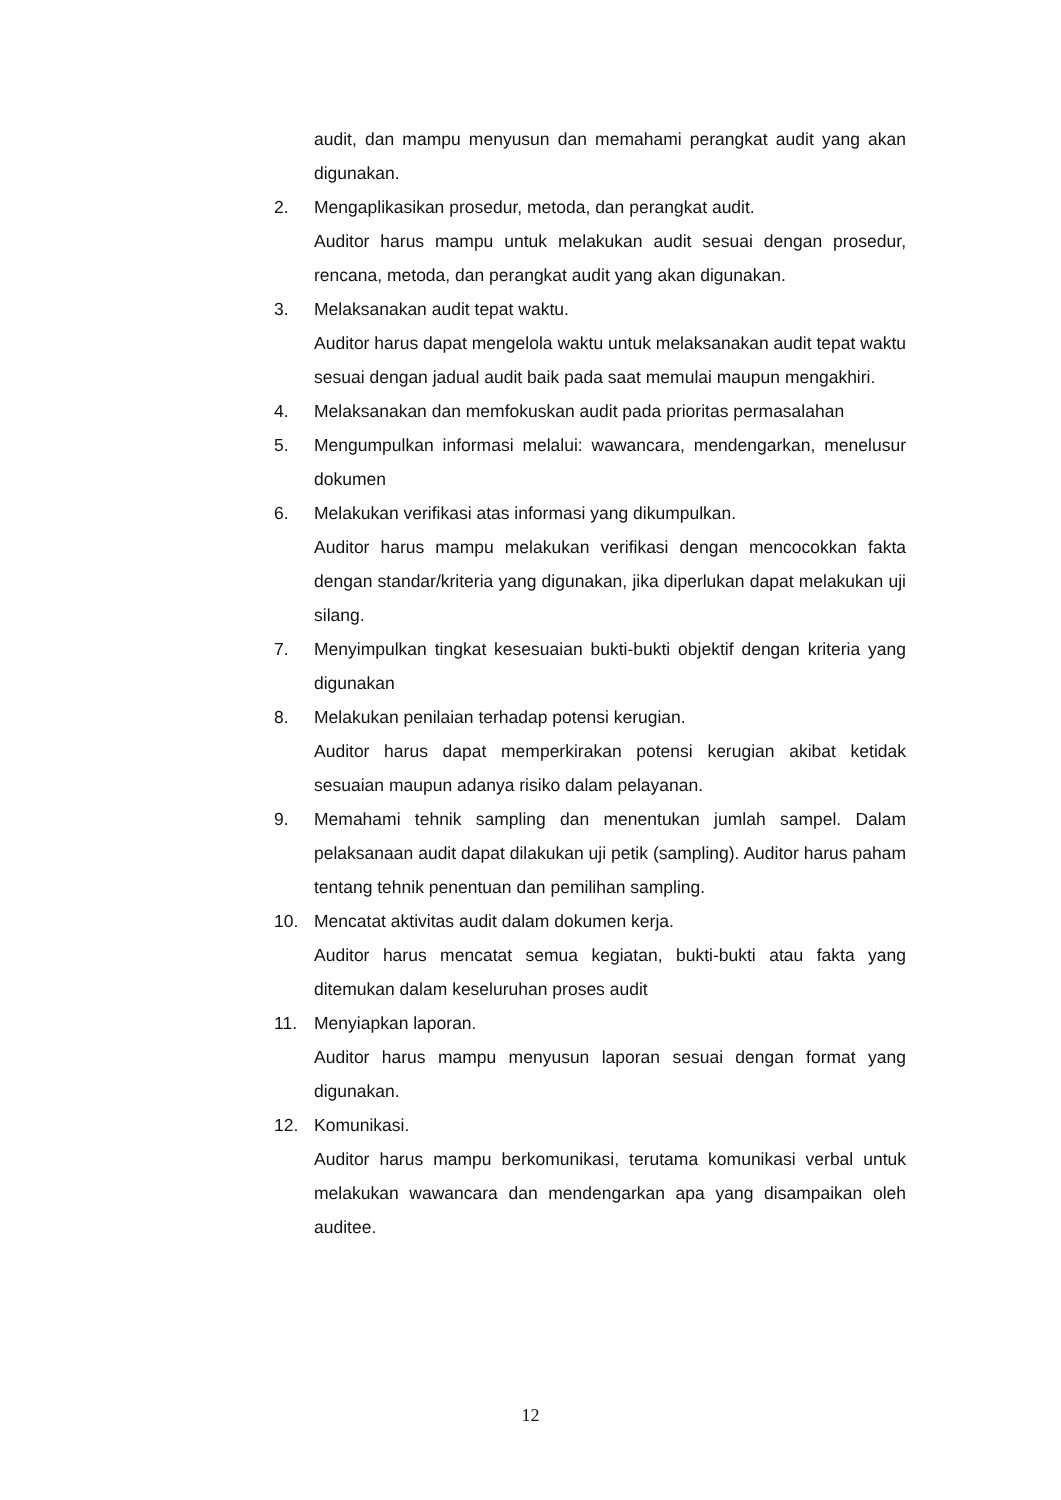audit, dan mampu menyusun dan memahami perangkat audit yang akan digunakan.
2. Mengaplikasikan prosedur, metoda, dan perangkat audit.
Auditor harus mampu untuk melakukan audit sesuai dengan prosedur, rencana, metoda, dan perangkat audit yang akan digunakan.
3. Melaksanakan audit tepat waktu.
Auditor harus dapat mengelola waktu untuk melaksanakan audit tepat waktu sesuai dengan jadual audit baik pada saat memulai maupun mengakhiri.
4. Melaksanakan dan memfokuskan audit pada prioritas permasalahan
5. Mengumpulkan informasi melalui: wawancara, mendengarkan, menelusur dokumen
6. Melakukan verifikasi atas informasi yang dikumpulkan.
Auditor harus mampu melakukan verifikasi dengan mencocokkan fakta dengan standar/kriteria yang digunakan, jika diperlukan dapat melakukan uji silang.
7. Menyimpulkan tingkat kesesuaian bukti-bukti objektif dengan kriteria yang digunakan
8. Melakukan penilaian terhadap potensi kerugian.
Auditor harus dapat memperkirakan potensi kerugian akibat ketidak sesuaian maupun adanya risiko dalam pelayanan.
9. Memahami tehnik sampling dan menentukan jumlah sampel. Dalam pelaksanaan audit dapat dilakukan uji petik (sampling). Auditor harus paham tentang tehnik penentuan dan pemilihan sampling.
10. Mencatat aktivitas audit dalam dokumen kerja.
Auditor harus mencatat semua kegiatan, bukti-bukti atau fakta yang ditemukan dalam keseluruhan proses audit
11. Menyiapkan laporan.
Auditor harus mampu menyusun laporan sesuai dengan format yang digunakan.
12. Komunikasi.
Auditor harus mampu berkomunikasi, terutama komunikasi verbal untuk melakukan wawancara dan mendengarkan apa yang disampaikan oleh auditee.
12